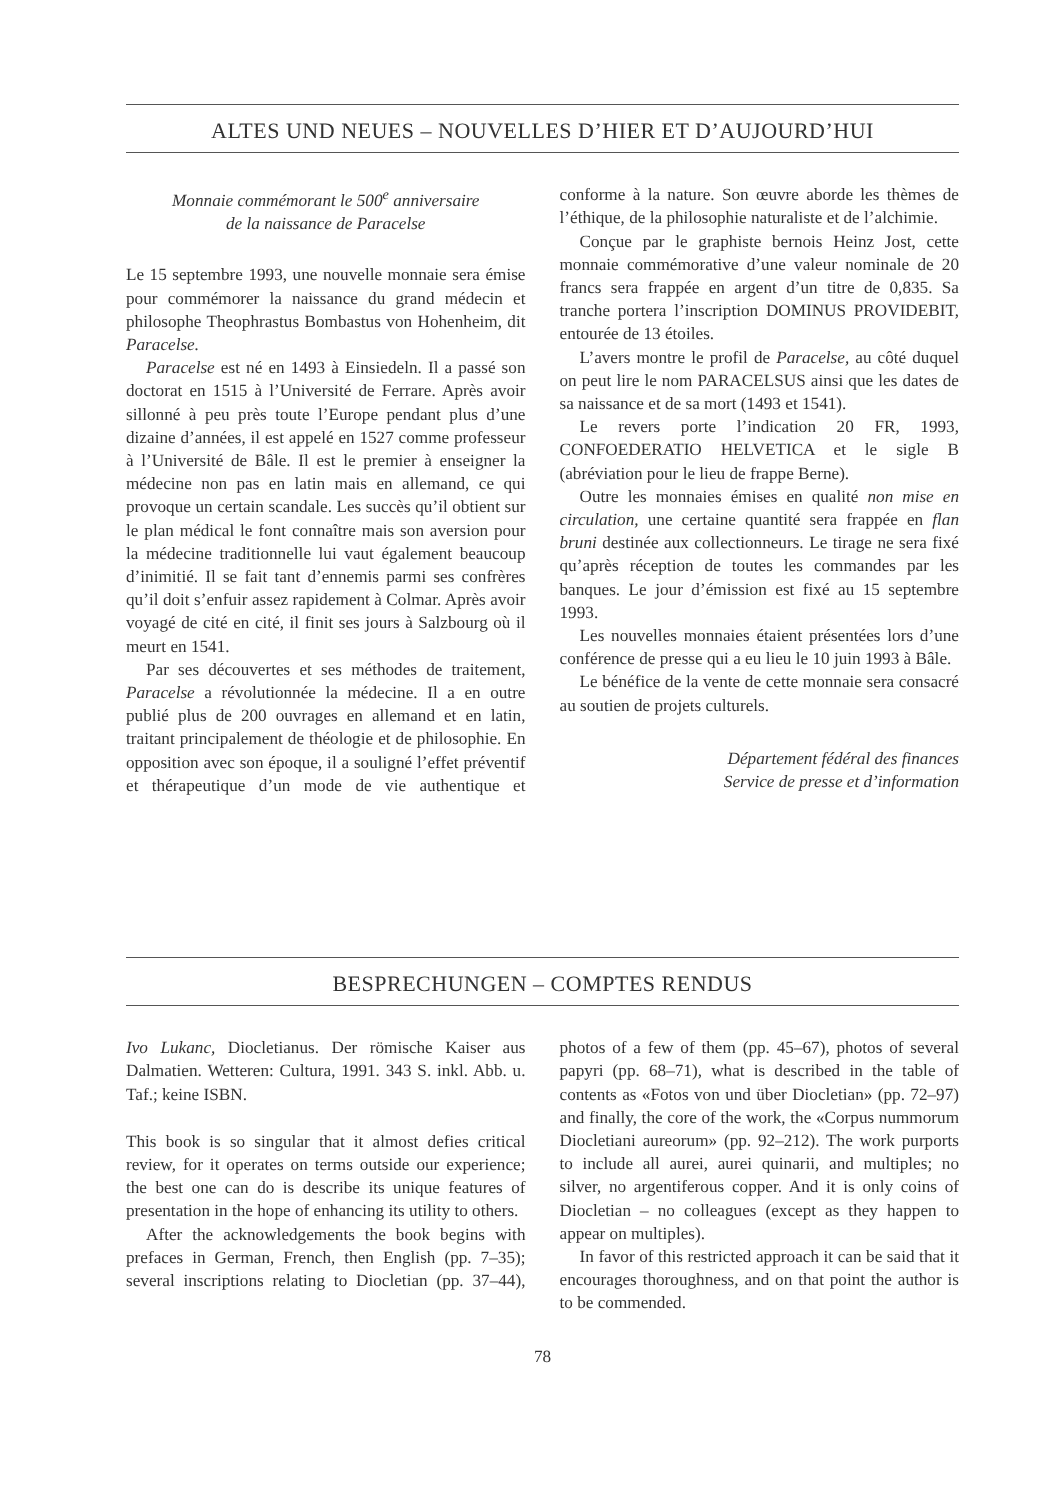ALTES UND NEUES – NOUVELLES D’HIER ET D’AUJOURD’HUI
Monnaie commémorant le 500<sup>e</sup> anniversaire
de la naissance de Paracelse
Le 15 septembre 1993, une nouvelle monnaie sera émise pour commémorer la naissance du grand médecin et philosophe Theophrastus Bombastus von Hohenheim, dit Paracelse.
Paracelse est né en 1493 à Einsiedeln. Il a passé son doctorat en 1515 à l’Université de Ferrare. Après avoir sillonné à peu près toute l’Europe pendant plus d’une dizaine d’années, il est appelé en 1527 comme professeur à l’Université de Bâle. Il est le premier à enseigner la médecine non pas en latin mais en allemand, ce qui provoque un certain scandale. Les succès qu’il obtient sur le plan médical le font connaître mais son aversion pour la médecine traditionnelle lui vaut également beaucoup d’inimitié. Il se fait tant d’ennemis parmi ses confrères qu’il doit s’enfuir assez rapidement à Colmar. Après avoir voyagé de cité en cité, il finit ses jours à Salzbourg où il meurt en 1541.
Par ses découvertes et ses méthodes de traitement, Paracelse a révolutionnée la médecine. Il a en outre publié plus de 200 ouvrages en allemand et en latin, traitant principalement de théologie et de philosophie. En opposition avec son époque, il a souligné l’effet préventif et thérapeutique d’un mode de vie authentique et conforme à la nature. Son œuvre aborde les thèmes de l’éthique, de la philosophie naturaliste et de l’alchimie.
Conçue par le graphiste bernois Heinz Jost, cette monnaie commémorative d’une valeur nominale de 20 francs sera frappée en argent d’un titre de 0,835. Sa tranche portera l’inscription DOMINUS PROVIDEBIT, entourée de 13 étoiles.
L’avers montre le profil de Paracelse, au côté duquel on peut lire le nom PARACELSUS ainsi que les dates de sa naissance et de sa mort (1493 et 1541).
Le revers porte l’indication 20 FR, 1993, CONFOEDERATIO HELVETICA et le sigle B (abréviation pour le lieu de frappe Berne).
Outre les monnaies émises en qualité non mise en circulation, une certaine quantité sera frappée en flan bruni destinée aux collectionneurs. Le tirage ne sera fixé qu’après réception de toutes les commandes par les banques. Le jour d’émission est fixé au 15 septembre 1993.
Les nouvelles monnaies étaient présentées lors d’une conférence de presse qui a eu lieu le 10 juin 1993 à Bâle.
Le bénéfice de la vente de cette monnaie sera consacré au soutien de projets culturels.
Département fédéral des finances
Service de presse et d’information
BESPRECHUNGEN – COMPTES RENDUS
Ivo Lukanc, Diocletianus. Der römische Kaiser aus Dalmatien. Wetteren: Cultura, 1991. 343 S. inkl. Abb. u. Taf.; keine ISBN.
This book is so singular that it almost defies critical review, for it operates on terms outside our experience; the best one can do is describe its unique features of presentation in the hope of enhancing its utility to others.
After the acknowledgements the book begins with prefaces in German, French, then English (pp. 7–35); several inscriptions relating to Diocletian (pp. 37–44), photos of a few of them (pp. 45–67), photos of several papyri (pp. 68–71), what is described in the table of contents as «Fotos von und über Diocletian» (pp. 72–97) and finally, the core of the work, the «Corpus nummorum Diocletiani aureorum» (pp. 92–212). The work purports to include all aurei, aurei quinarii, and multiples; no silver, no argentiferous copper. And it is only coins of Diocletian – no colleagues (except as they happen to appear on multiples).
In favor of this restricted approach it can be said that it encourages thoroughness, and on that point the author is to be commended.
78